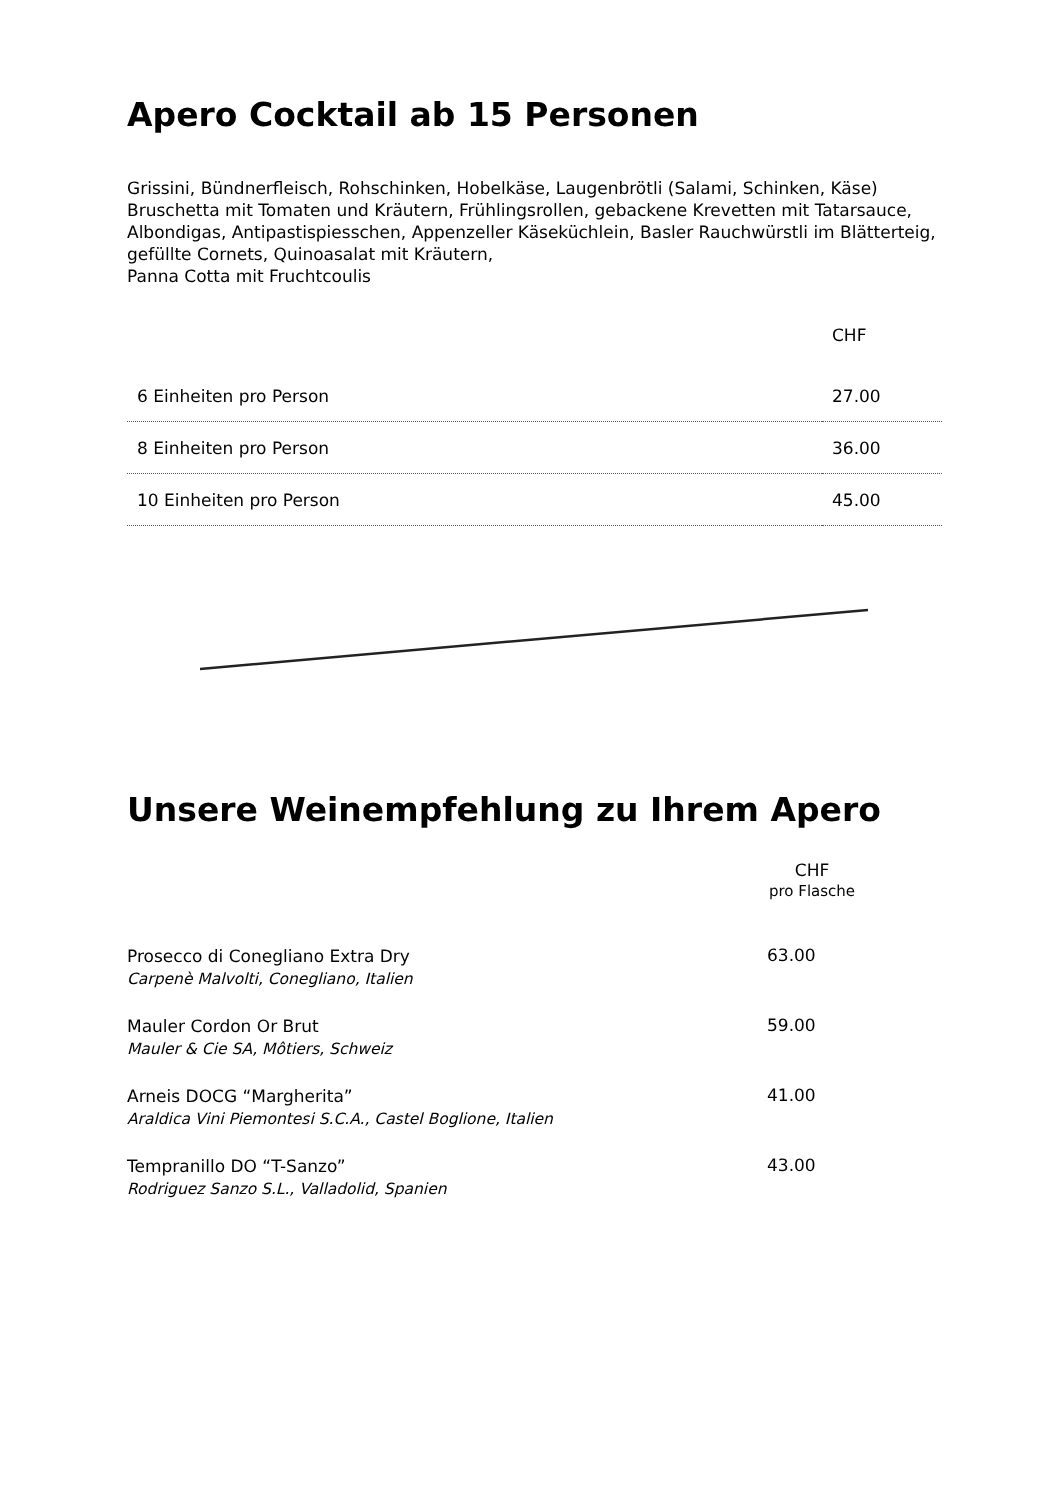Apero Cocktail ab 15 Personen
Grissini, Bündnerfleisch, Rohschinken, Hobelkäse, Laugenbrötli (Salami, Schinken, Käse) Bruschetta mit Tomaten und Kräutern, Frühlingsrollen, gebackene Krevetten mit Tatarsauce, Albondigas, Antipastispiesschen, Appenzeller Käseküchlein, Basler Rauchwürstli im Blätterteig, gefüllte Cornets, Quinoasalat mit Kräutern,
Panna Cotta mit Fruchtcoulis
| | CHF |
| 6 Einheiten pro Person | 27.00 |
| 8 Einheiten pro Person | 36.00 |
| 10 Einheiten pro Person | 45.00 |
Unsere Weinempfehlung zu Ihrem Apero
| | CHF pro Flasche |
| Prosecco di Conegliano Extra Dry Carpenè Malvolti, Conegliano, Italien | 63.00 |
| Mauler Cordon Or Brut Mauler & Cie SA, Môtiers, Schweiz | 59.00 |
| Arneis DOCG “Margherita” Araldica Vini Piemontesi S.C.A., Castel Boglione, Italien | 41.00 |
| Tempranillo DO “T-Sanzo” Rodriguez Sanzo S.L., Valladolid, Spanien | 43.00 |